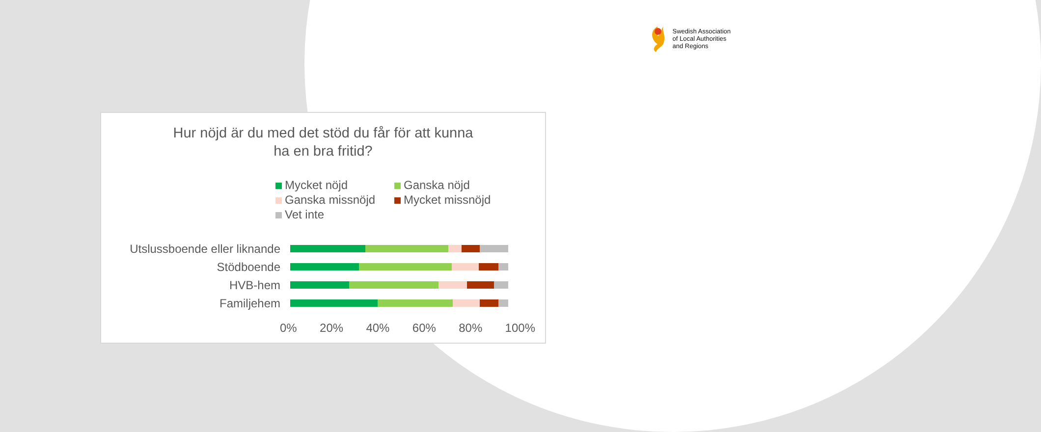Swedish Association
of Local Authorities
and Regions
Hur nöjd är du med det stöd du får för att kunna
ha en bra fritid?
Mycket nöjd
Ganska nöjd
Ganska missnöjd
Mycket missnöjd
Vet inte
Utslussboende eller liknande
Stödboende
HVB-hem
Familjehem
0% 20% 40% 60% 80% 100%